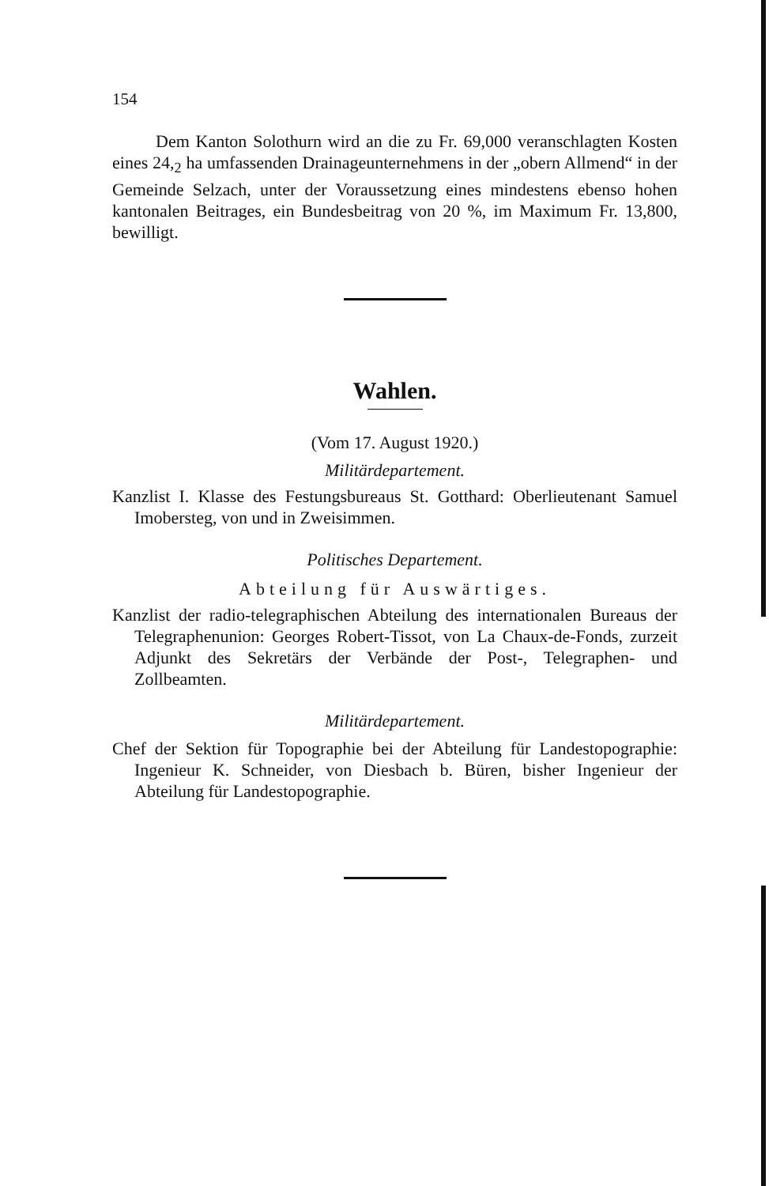154
Dem Kanton Solothurn wird an die zu Fr. 69,000 veranschlagten Kosten eines 24,<sub>2</sub> ha umfassenden Drainageunternehmens in der „obern Allmend“ in der Gemeinde Selzach, unter der Voraussetzung eines mindestens ebenso hohen kantonalen Beitrages, ein Bundesbeitrag von 20 %, im Maximum Fr. 13,800, bewilligt.
Wahlen.
(Vom 17. August 1920.)
Militärdepartement.
Kanzlist I. Klasse des Festungsbureaus St. Gotthard: Oberlieutenant Samuel Imobersteg, von und in Zweisimmen.
Politisches Departement.
Abteilung für Auswärtiges.
Kanzlist der radio-telegraphischen Abteilung des internationalen Bureaus der Telegraphenunion: Georges Robert-Tissot, von La Chaux-de-Fonds, zurzeit Adjunkt des Sekretärs der Verbände der Post-, Telegraphen- und Zollbeamten.
Militärdepartement.
Chef der Sektion für Topographie bei der Abteilung für Landestopographie: Ingenieur K. Schneider, von Diesbach b. Büren, bisher Ingenieur der Abteilung für Landestopographie.